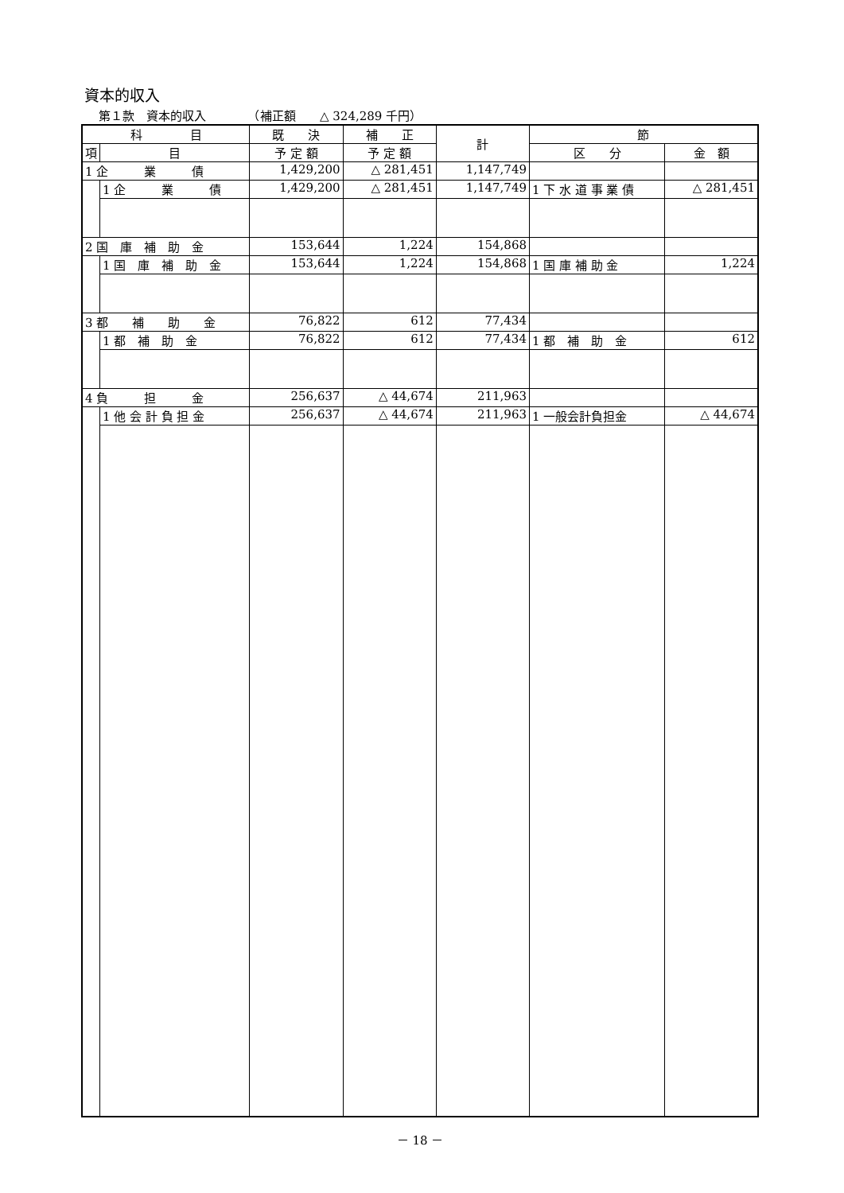資本的収入
第１款　資本的収入　　　　（補正額　　△ 324,289 千円）
| 科 目 | | 既 決 | 補 正 | 計 | 節 | |
| --- | --- | --- | --- | --- | --- | --- |
| 項 | 目 | 予 定 額 | 予 定 額 | | 区 分 | 金 額 |
| 1 企 業 債 | | 1,429,200 | △ 281,451 | 1,147,749 | | |
| | 1 企 業 債 | 1,429,200 | △ 281,451 | 1,147,749 | 1 下 水 道 事 業 債 | △ 281,451 |
| 2 国 庫 補 助 金 | | 153,644 | 1,224 | 154,868 | | |
| | 1 国 庫 補 助 金 | 153,644 | 1,224 | 154,868 | 1 国 庫 補 助 金 | 1,224 |
| 3 都 補 助 金 | | 76,822 | 612 | 77,434 | | |
| | 1 都 補 助 金 | 76,822 | 612 | 77,434 | 1 都 補 助 金 | 612 |
| 4 負 担 金 | | 256,637 | △ 44,674 | 211,963 | | |
| | 1 他 会 計 負 担 金 | 256,637 | △ 44,674 | 211,963 | 1 一般会計負担金 | △ 44,674 |
－ 18 －